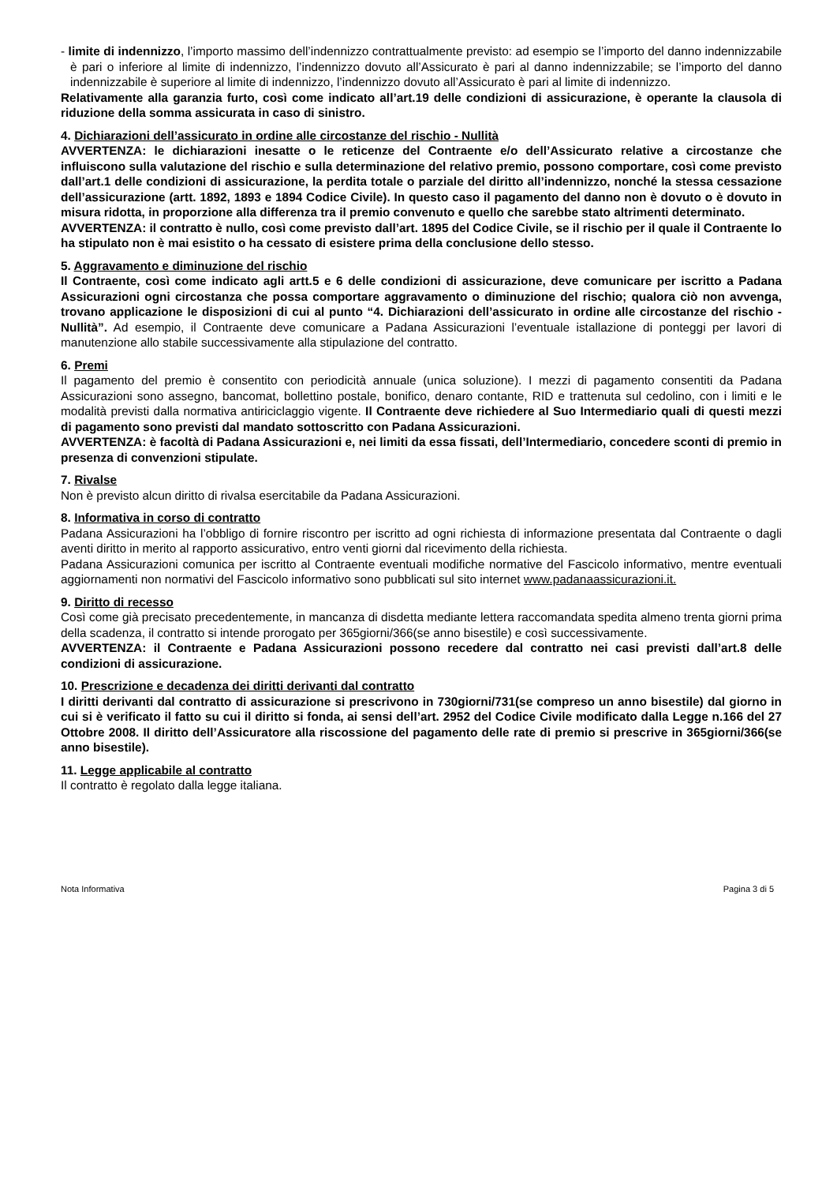- limite di indennizzo, l’importo massimo dell’indennizzo contrattualmente previsto: ad esempio se l’importo del danno indennizzabile è pari o inferiore al limite di indennizzo, l’indennizzo dovuto all’Assicurato è pari al danno indennizzabile; se l’importo del danno indennizzabile è superiore al limite di indennizzo, l’indennizzo dovuto all’Assicurato è pari al limite di indennizzo.
Relativamente alla garanzia furto, così come indicato all’art.19 delle condizioni di assicurazione, è operante la clausola di riduzione della somma assicurata in caso di sinistro.
4. Dichiarazioni dell’assicurato in ordine alle circostanze del rischio - Nullità
AVVERTENZA: le dichiarazioni inesatte o le reticenze del Contraente e/o dell’Assicurato relative a circostanze che influiscono sulla valutazione del rischio e sulla determinazione del relativo premio, possono comportare, così come previsto dall’art.1 delle condizioni di assicurazione, la perdita totale o parziale del diritto all’indennizzo, nonché la stessa cessazione dell’assicurazione (artt. 1892, 1893 e 1894 Codice Civile). In questo caso il pagamento del danno non è dovuto o è dovuto in misura ridotta, in proporzione alla differenza tra il premio convenuto e quello che sarebbe stato altrimenti determinato.
AVVERTENZA: il contratto è nullo, così come previsto dall’art. 1895 del Codice Civile, se il rischio per il quale il Contraente lo ha stipulato non è mai esistito o ha cessato di esistere prima della conclusione dello stesso.
5. Aggravamento e diminuzione del rischio
Il Contraente, così come indicato agli artt.5 e 6 delle condizioni di assicurazione, deve comunicare per iscritto a Padana Assicurazioni ogni circostanza che possa comportare aggravamento o diminuzione del rischio; qualora ciò non avvenga, trovano applicazione le disposizioni di cui al punto “4. Dichiarazioni dell’assicurato in ordine alle circostanze del rischio - Nullità”. Ad esempio, il Contraente deve comunicare a Padana Assicurazioni l’eventuale istallazione di ponteggi per lavori di manutenzione allo stabile successivamente alla stipulazione del contratto.
6. Premi
Il pagamento del premio è consentito con periodicità annuale (unica soluzione). I mezzi di pagamento consentiti da Padana Assicurazioni sono assegno, bancomat, bollettino postale, bonifico, denaro contante, RID e trattenuta sul cedolino, con i limiti e le modalità previsti dalla normativa antiriciclaggio vigente. Il Contraente deve richiedere al Suo Intermediario quali di questi mezzi di pagamento sono previsti dal mandato sottoscritto con Padana Assicurazioni.
AVVERTENZA: è facoltà di Padana Assicurazioni e, nei limiti da essa fissati, dell’Intermediario, concedere sconti di premio in presenza di convenzioni stipulate.
7. Rivalse
Non è previsto alcun diritto di rivalsa esercitabile da Padana Assicurazioni.
8. Informativa in corso di contratto
Padana Assicurazioni ha l’obbligo di fornire riscontro per iscritto ad ogni richiesta di informazione presentata dal Contraente o dagli aventi diritto in merito al rapporto assicurativo, entro venti giorni dal ricevimento della richiesta.
Padana Assicurazioni comunica per iscritto al Contraente eventuali modifiche normative del Fascicolo informativo, mentre eventuali aggiornamenti non normativi del Fascicolo informativo sono pubblicati sul sito internet www.padanaassicurazioni.it.
9. Diritto di recesso
Così come già precisato precedentemente, in mancanza di disdetta mediante lettera raccomandata spedita almeno trenta giorni prima della scadenza, il contratto si intende prorogato per 365giorni/366(se anno bisestile) e così successivamente.
AVVERTENZA: il Contraente e Padana Assicurazioni possono recedere dal contratto nei casi previsti dall’art.8 delle condizioni di assicurazione.
10. Prescrizione e decadenza dei diritti derivanti dal contratto
I diritti derivanti dal contratto di assicurazione si prescrivono in 730giorni/731(se compreso un anno bisestile) dal giorno in cui si è verificato il fatto su cui il diritto si fonda, ai sensi dell’art. 2952 del Codice Civile modificato dalla Legge n.166 del 27 Ottobre 2008. Il diritto dell’Assicuratore alla riscossione del pagamento delle rate di premio si prescrive in 365giorni/366(se anno bisestile).
11. Legge applicabile al contratto
Il contratto è regolato dalla legge italiana.
Nota Informativa Pagina 3 di 5